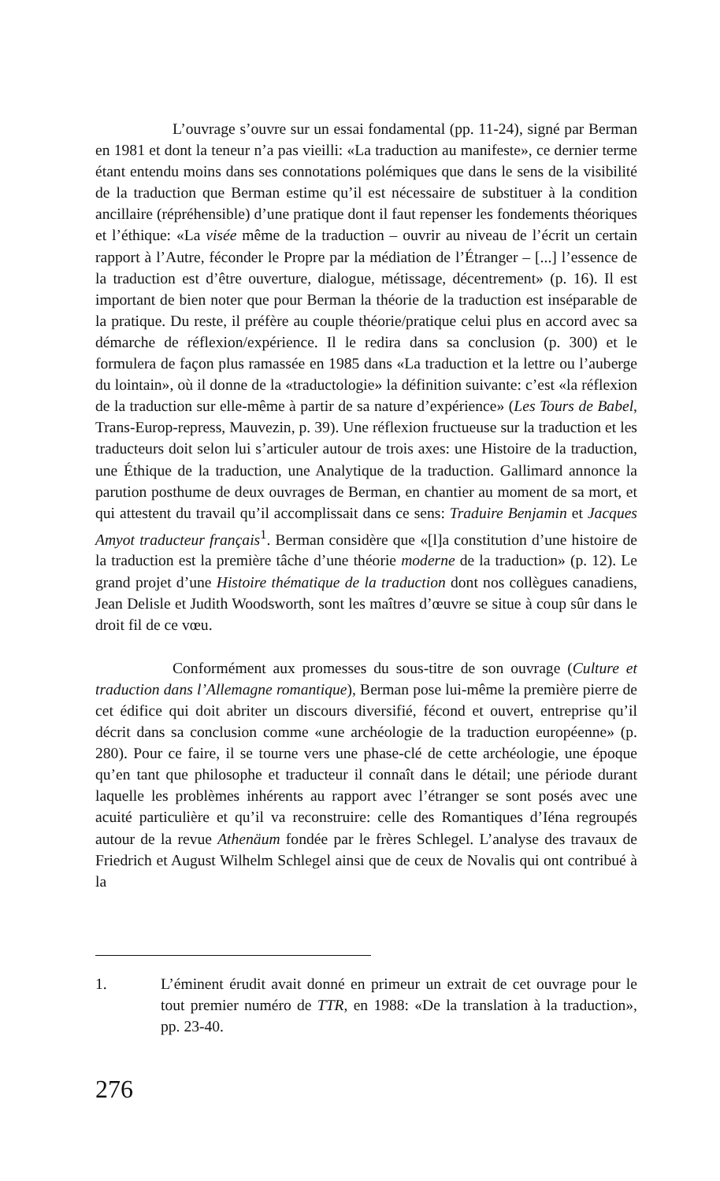L’ouvrage s’ouvre sur un essai fondamental (pp. 11-24), signé par Berman en 1981 et dont la teneur n’a pas vieilli: «La traduction au manifeste», ce dernier terme étant entendu moins dans ses connotations polémiques que dans le sens de la visibilité de la traduction que Berman estime qu’il est nécessaire de substituer à la condition ancillaire (répréhensible) d’une pratique dont il faut repenser les fondements théoriques et l’éthique: «La visée même de la traduction – ouvrir au niveau de l’écrit un certain rapport à l’Autre, féconder le Propre par la médiation de l’Étranger – [...] l’essence de la traduction est d’être ouverture, dialogue, métissage, décentrement» (p. 16). Il est important de bien noter que pour Berman la théorie de la traduction est inséparable de la pratique. Du reste, il préfère au couple théorie/pratique celui plus en accord avec sa démarche de réflexion/expérience. Il le redira dans sa conclusion (p. 300) et le formulera de façon plus ramassée en 1985 dans «La traduction et la lettre ou l’auberge du lointain», où il donne de la «traductologie» la définition suivante: c’est «la réflexion de la traduction sur elle-même à partir de sa nature d’expérience» (Les Tours de Babel, Trans-Europ-repress, Mauvezin, p. 39). Une réflexion fructueuse sur la traduction et les traducteurs doit selon lui s’articuler autour de trois axes: une Histoire de la traduction, une Éthique de la traduction, une Analytique de la traduction. Gallimard annonce la parution posthume de deux ouvrages de Berman, en chantier au moment de sa mort, et qui attestent du travail qu’il accomplissait dans ce sens: Traduire Benjamin et Jacques Amyot traducteur français<sup>1</sup>. Berman considère que «[l]a constitution d’une histoire de la traduction est la première tâche d’une théorie moderne de la traduction» (p. 12). Le grand projet d’une Histoire thématique de la traduction dont nos collègues canadiens, Jean Delisle et Judith Woodsworth, sont les maîtres d’œuvre se situe à coup sûr dans le droit fil de ce vœu.
Conformément aux promesses du sous-titre de son ouvrage (Culture et traduction dans l’Allemagne romantique), Berman pose lui-même la première pierre de cet édifice qui doit abriter un discours diversifié, fécond et ouvert, entreprise qu’il décrit dans sa conclusion comme «une archéologie de la traduction européenne» (p. 280). Pour ce faire, il se tourne vers une phase-clé de cette archéologie, une époque qu’en tant que philosophe et traducteur il connaît dans le détail; une période durant laquelle les problèmes inhérents au rapport avec l’étranger se sont posés avec une acuité particulière et qu’il va reconstruire: celle des Romantiques d’Iéna regroupés autour de la revue Athenäum fondée par le frères Schlegel. L’analyse des travaux de Friedrich et August Wilhelm Schlegel ainsi que de ceux de Novalis qui ont contribué à la
1. L’éminent érudit avait donné en primeur un extrait de cet ouvrage pour le tout premier numéro de TTR, en 1988: «De la translation à la traduction», pp. 23-40.
276